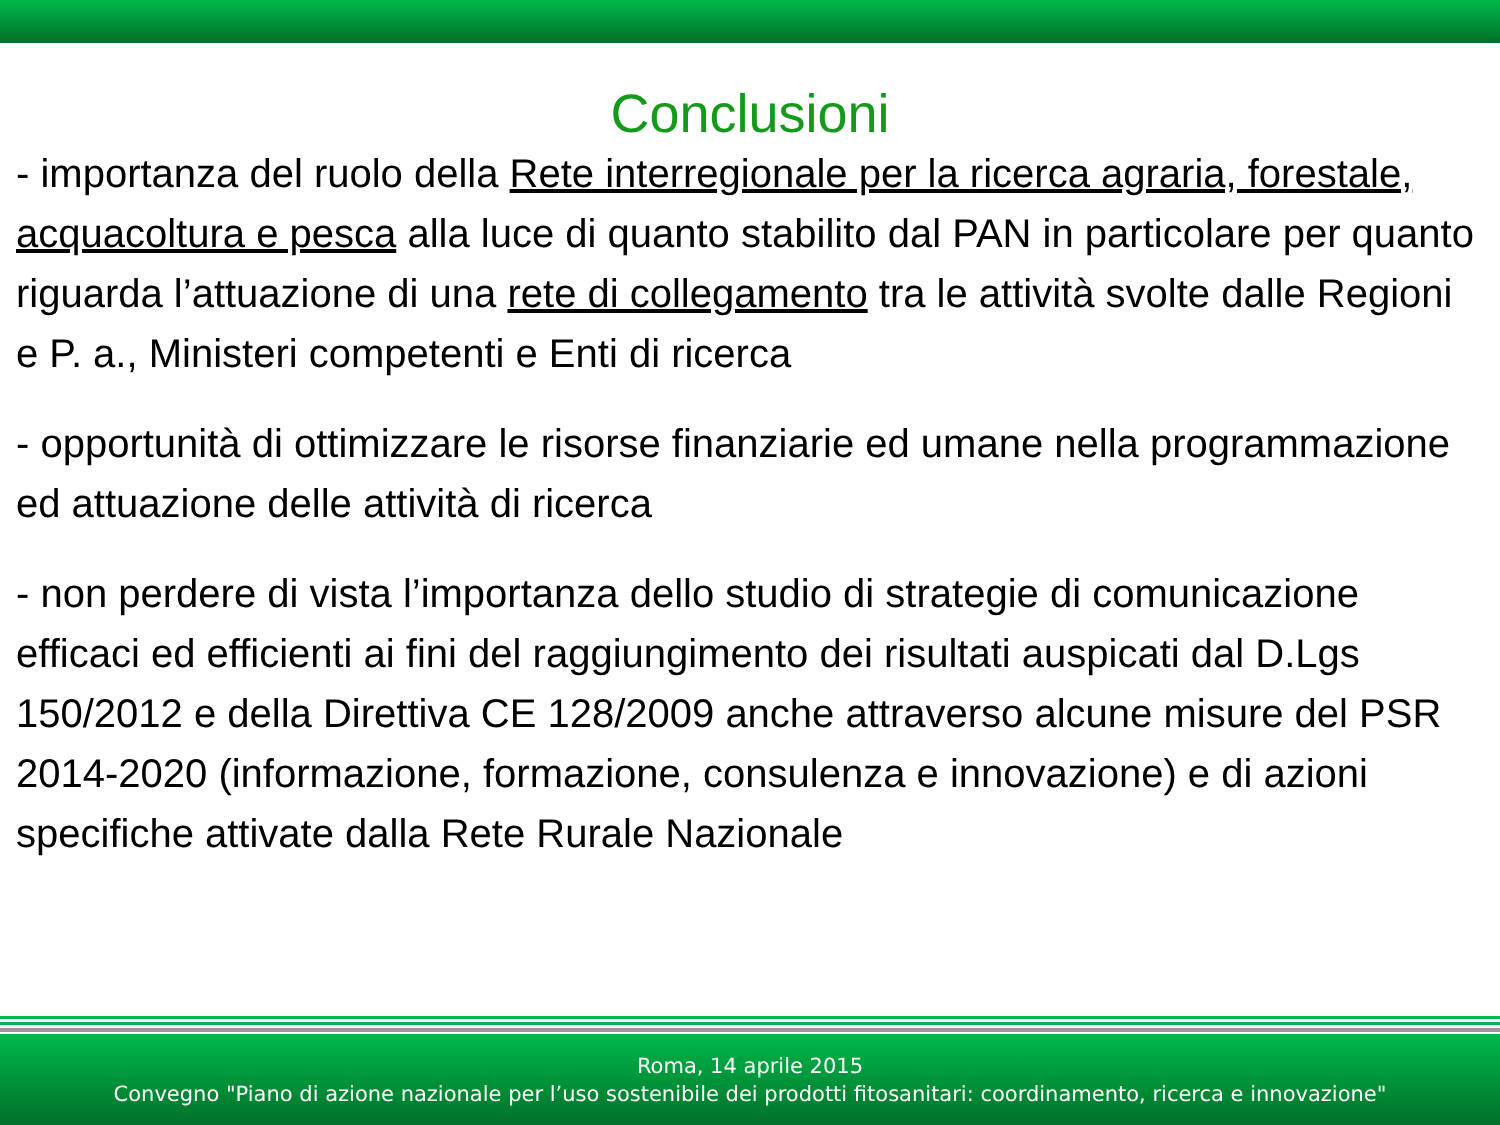Conclusioni
- importanza del ruolo della Rete interregionale per la ricerca agraria, forestale, acquacoltura e pesca alla luce di quanto stabilito dal PAN in particolare per quanto riguarda l’attuazione di una rete di collegamento tra le attività svolte dalle Regioni e P. a., Ministeri competenti e Enti di ricerca
- opportunità di ottimizzare le risorse finanziarie ed umane nella programmazione ed attuazione delle attività di ricerca
- non perdere di vista l’importanza dello studio di strategie di comunicazione efficaci ed efficienti ai fini del raggiungimento dei risultati auspicati dal D.Lgs 150/2012 e della Direttiva CE 128/2009 anche attraverso alcune misure del PSR 2014-2020 (informazione, formazione, consulenza e innovazione) e di azioni specifiche attivate dalla Rete Rurale Nazionale
Roma, 14 aprile 2015
Convegno "Piano di azione nazionale per l’uso sostenibile dei prodotti fitosanitari: coordinamento, ricerca e innovazione"